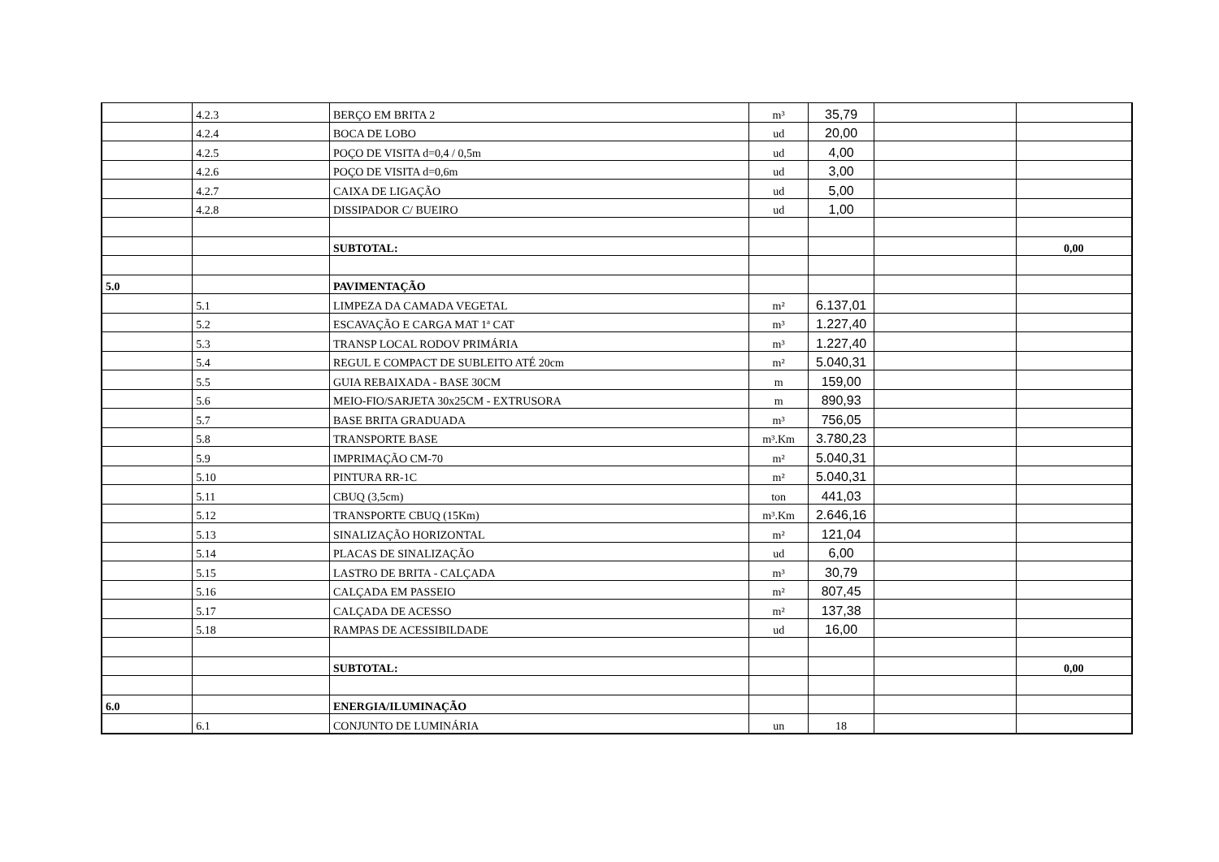| | 4.2.3 | BERÇO EM BRITA 2 | m³ | 35,79 | | |
| | 4.2.4 | BOCA DE LOBO | ud | 20,00 | | |
| | 4.2.5 | POÇO DE VISITA d=0,4 / 0,5m | ud | 4,00 | | |
| | 4.2.6 | POÇO DE VISITA d=0,6m | ud | 3,00 | | |
| | 4.2.7 | CAIXA DE LIGAÇÃO | ud | 5,00 | | |
| | 4.2.8 | DISSIPADOR C/ BUEIRO | ud | 1,00 | | |
| | | SUBTOTAL: | | | | 0,00 |
| 5.0 | | PAVIMENTAÇÃO | | | | |
| | 5.1 | LIMPEZA DA CAMADA VEGETAL | m² | 6.137,01 | | |
| | 5.2 | ESCAVAÇÃO E CARGA MAT 1ª CAT | m³ | 1.227,40 | | |
| | 5.3 | TRANSP LOCAL RODOV PRIMÁRIA | m³ | 1.227,40 | | |
| | 5.4 | REGUL E COMPACT DE SUBLEITO ATÉ 20cm | m² | 5.040,31 | | |
| | 5.5 | GUIA REBAIXADA - BASE 30CM | m | 159,00 | | |
| | 5.6 | MEIO-FIO/SARJETA 30x25CM - EXTRUSORA | m | 890,93 | | |
| | 5.7 | BASE BRITA GRADUADA | m³ | 756,05 | | |
| | 5.8 | TRANSPORTE BASE | m³.Km | 3.780,23 | | |
| | 5.9 | IMPRIMAÇÃO CM-70 | m² | 5.040,31 | | |
| | 5.10 | PINTURA RR-1C | m² | 5.040,31 | | |
| | 5.11 | CBUQ (3,5cm) | ton | 441,03 | | |
| | 5.12 | TRANSPORTE CBUQ (15Km) | m³.Km | 2.646,16 | | |
| | 5.13 | SINALIZAÇÃO HORIZONTAL | m² | 121,04 | | |
| | 5.14 | PLACAS DE SINALIZAÇÃO | ud | 6,00 | | |
| | 5.15 | LASTRO DE BRITA - CALÇADA | m³ | 30,79 | | |
| | 5.16 | CALÇADA EM PASSEIO | m² | 807,45 | | |
| | 5.17 | CALÇADA DE ACESSO | m² | 137,38 | | |
| | 5.18 | RAMPAS DE ACESSIBILDADE | ud | 16,00 | | |
| | | SUBTOTAL: | | | | 0,00 |
| 6.0 | | ENERGIA/ILUMINAÇÃO | | | | |
| | 6.1 | CONJUNTO DE LUMINÁRIA | un | 18 | | |